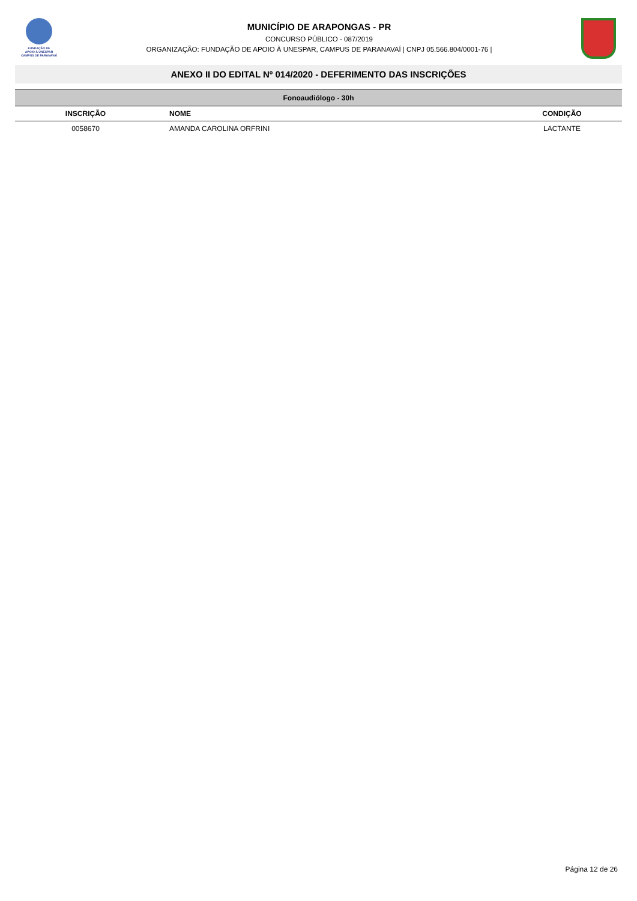FUNDAÇÃO DE
APOIO À UNESPAR
CAMPUS DE PARANAVAÍ
MUNICÍPIO DE ARAPONGAS - PR
CONCURSO PÚBLICO - 087/2019
ORGANIZAÇÃO: FUNDAÇÃO DE APOIO À UNESPAR, CAMPUS DE PARANAVAÍ | CNPJ 05.566.804/0001-76 |
ANEXO II DO EDITAL Nº 014/2020 - DEFERIMENTO DAS INSCRIÇÕES
| Fonoaudiólogo - 30h | | |
| --- | --- | --- |
| INSCRIÇÃO | NOME | CONDIÇÃO |
| 0058670 | AMANDA CAROLINA ORFRINI | LACTANTE |
Página 12 de 26